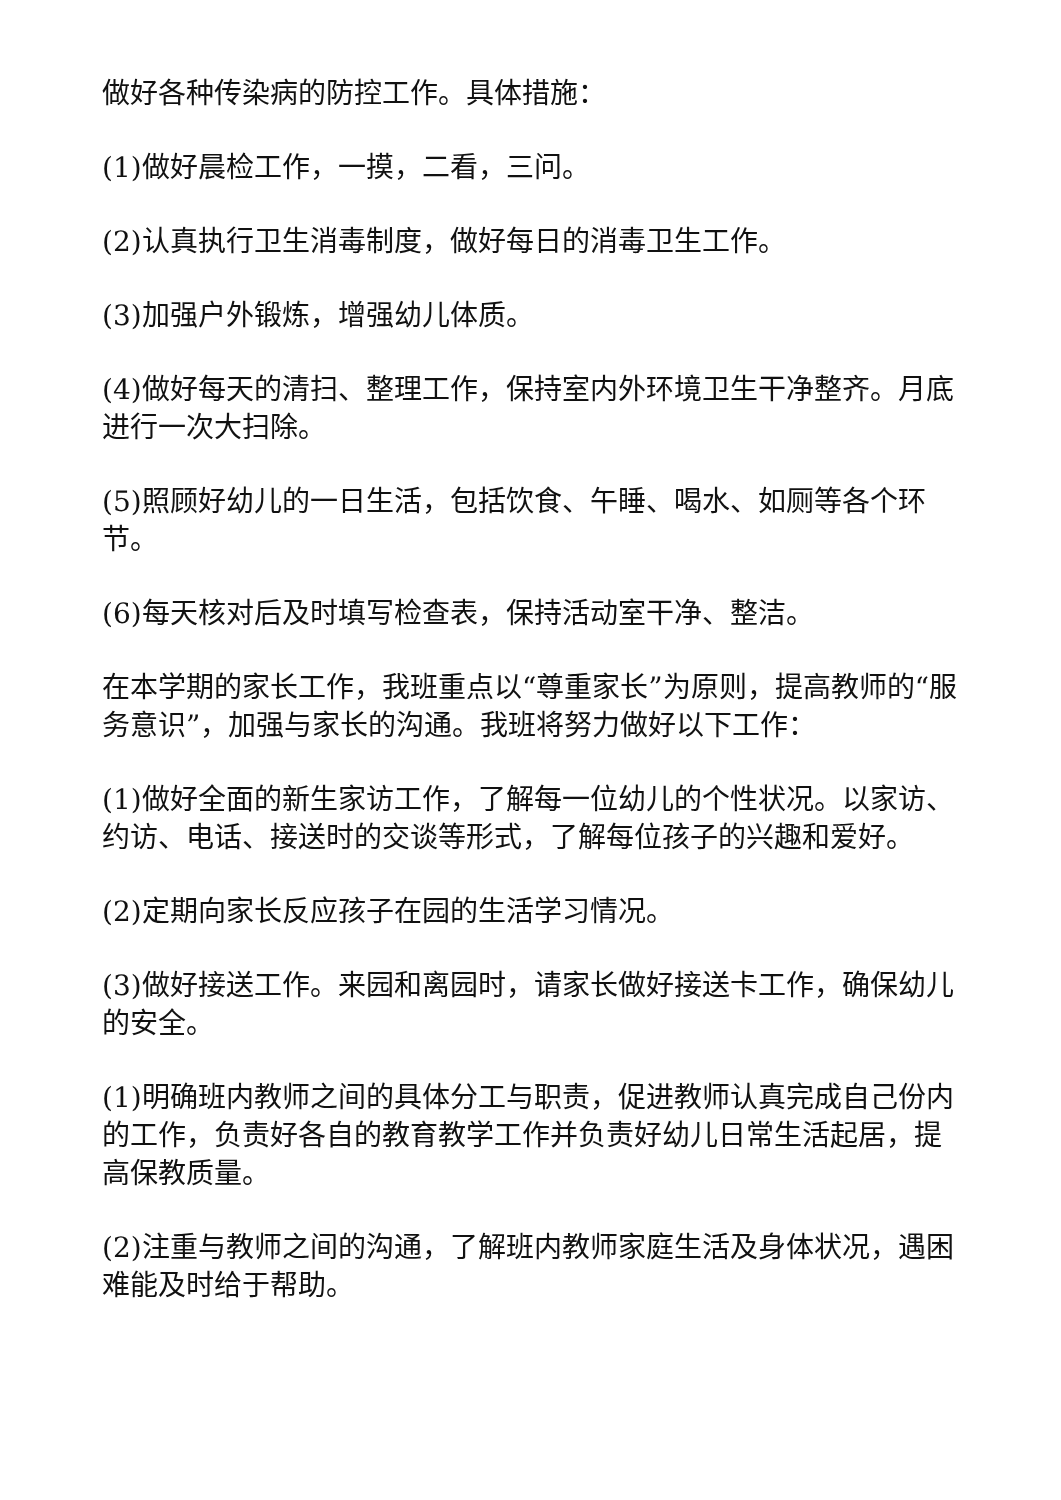做好各种传染病的防控工作。具体措施：
(1)做好晨检工作，一摸，二看，三问。
(2)认真执行卫生消毒制度，做好每日的消毒卫生工作。
(3)加强户外锻炼，增强幼儿体质。
(4)做好每天的清扫、整理工作，保持室内外环境卫生干净整齐。月底进行一次大扫除。
(5)照顾好幼儿的一日生活，包括饮食、午睡、喝水、如厕等各个环节。
(6)每天核对后及时填写检查表，保持活动室干净、整洁。
在本学期的家长工作，我班重点以“尊重家长”为原则，提高教师的“服务意识”，加强与家长的沟通。我班将努力做好以下工作：
(1)做好全面的新生家访工作，了解每一位幼儿的个性状况。以家访、约访、电话、接送时的交谈等形式，了解每位孩子的兴趣和爱好。
(2)定期向家长反应孩子在园的生活学习情况。
(3)做好接送工作。来园和离园时，请家长做好接送卡工作，确保幼儿的安全。
(1)明确班内教师之间的具体分工与职责，促进教师认真完成自己份内的工作，负责好各自的教育教学工作并负责好幼儿日常生活起居，提高保教质量。
(2)注重与教师之间的沟通，了解班内教师家庭生活及身体状况，遇困难能及时给于帮助。